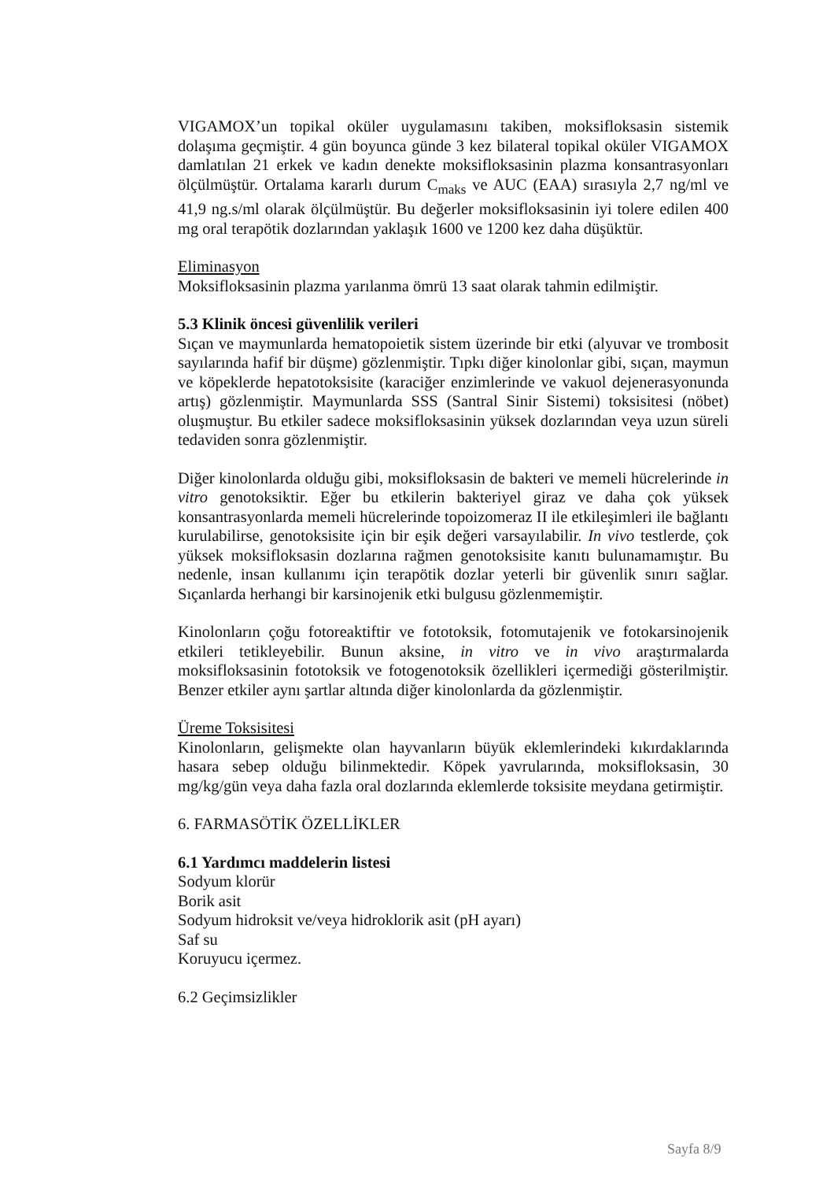VIGAMOX’un topikal oküler uygulamasını takiben, moksifloksasin sistemik dolaşıma geçmiştir. 4 gün boyunca günde 3 kez bilateral topikal oküler VIGAMOX damlatılan 21 erkek ve kadın denekte moksifloksasinin plazma konsantrasyonları ölçülmüştür. Ortalama kararlı durum C<sub>maks</sub> ve AUC (EAA) sırasıyla 2,7 ng/ml ve 41,9 ng.s/ml olarak ölçülmüştür. Bu değerler moksifloksasinin iyi tolere edilen 400 mg oral terapötik dozlarından yaklaşık 1600 ve 1200 kez daha düşüktür.
Eliminasyon
Moksifloksasinin plazma yarılanma ömrü 13 saat olarak tahmin edilmiştir.
5.3 Klinik öncesi güvenlilik verileri
Sıçan ve maymunlarda hematopoietik sistem üzerinde bir etki (alyuvar ve trombosit sayılarında hafif bir düşme) gözlenmiştir. Tıpkı diğer kinolonlar gibi, sıçan, maymun ve köpeklerde hepatotoksisite (karaciğer enzimlerinde ve vakuol dejenerasyonunda artış) gözlenmiştir. Maymunlarda SSS (Santral Sinir Sistemi) toksisitesi (nöbet) oluşmuştur. Bu etkiler sadece moksifloksasinin yüksek dozlarından veya uzun süreli tedaviden sonra gözlenmiştir.
Diğer kinolonlarda olduğu gibi, moksifloksasin de bakteri ve memeli hücrelerinde in vitro genotoksiktir. Eğer bu etkilerin bakteriyel giraz ve daha çok yüksek konsantrasyonlarda memeli hücrelerinde topoizomeraz II ile etkileşimleri ile bağlantı kurulabilirse, genotoksisite için bir eşik değeri varsayılabilir. In vivo testlerde, çok yüksek moksifloksasin dozlarına rağmen genotoksisite kanıtı bulunamamıştır. Bu nedenle, insan kullanımı için terapötik dozlar yeterli bir güvenlik sınırı sağlar. Sıçanlarda herhangi bir karsinojenik etki bulgusu gözlenmemiştir.
Kinolonların çoğu fotoreaktiftir ve fototoksik, fotomutajenik ve fotokarsinojenik etkileri tetikleyebilir. Bunun aksine, in vitro ve in vivo araştırmalarda moksifloksasinin fototoksik ve fotogenotoksik özellikleri içermediği gösterilmiştir. Benzer etkiler aynı şartlar altında diğer kinolonlarda da gözlenmiştir.
Üreme Toksisitesi
Kinolonların, gelişmekte olan hayvanların büyük eklemlerindeki kıkırdaklarında hasara sebep olduğu bilinmektedir. Köpek yavrularında, moksifloksasin, 30 mg/kg/gün veya daha fazla oral dozlarında eklemlerde toksisite meydana getirmiştir.
6. FARMASÖTİK ÖZELLİKLER
6.1 Yardımcı maddelerin listesi
Sodyum klorür
Borik asit
Sodyum hidroksit ve/veya hidroklorik asit (pH ayarı)
Saf su
Koruyucu içermez.
6.2 Geçimsizlikler
Sayfa 8/9